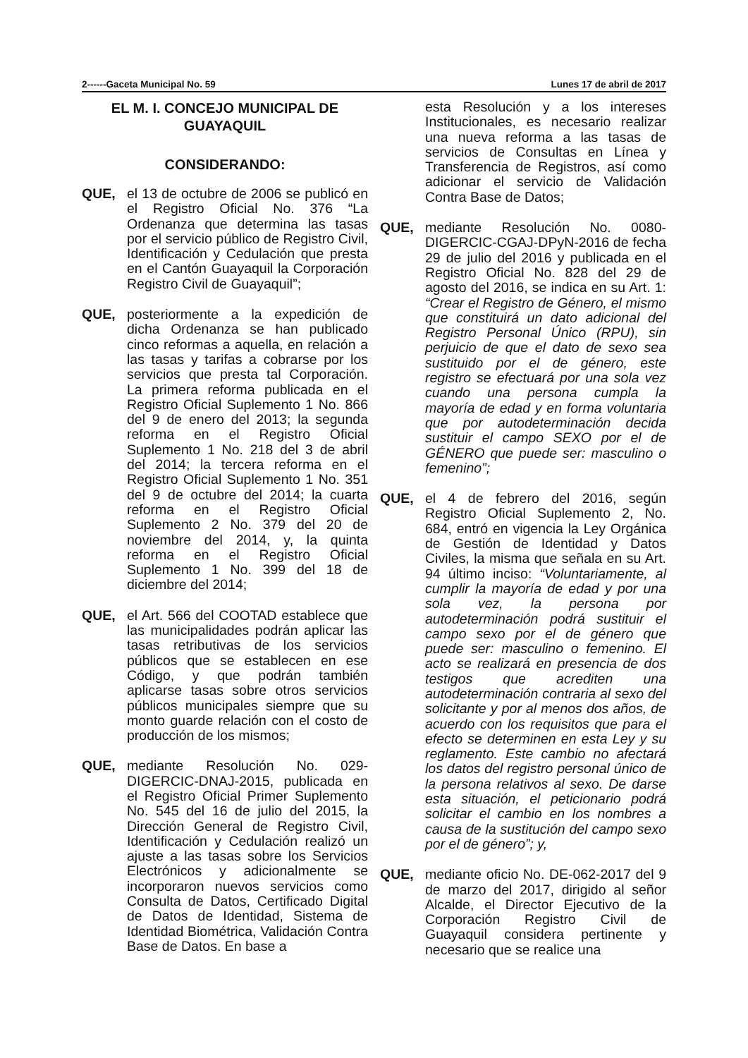2------Gaceta Municipal No. 59 Lunes 17 de abril de 2017
EL M. I. CONCEJO MUNICIPAL DE GUAYAQUIL
CONSIDERANDO:
QUE, el 13 de octubre de 2006 se publicó en el Registro Oficial No. 376 “La Ordenanza que determina las tasas por el servicio público de Registro Civil, Identificación y Cedulación que presta en el Cantón Guayaquil la Corporación Registro Civil de Guayaquil”;
QUE, posteriormente a la expedición de dicha Ordenanza se han publicado cinco reformas a aquella, en relación a las tasas y tarifas a cobrarse por los servicios que presta tal Corporación. La primera reforma publicada en el Registro Oficial Suplemento 1 No. 866 del 9 de enero del 2013; la segunda reforma en el Registro Oficial Suplemento 1 No. 218 del 3 de abril del 2014; la tercera reforma en el Registro Oficial Suplemento 1 No. 351 del 9 de octubre del 2014; la cuarta reforma en el Registro Oficial Suplemento 2 No. 379 del 20 de noviembre del 2014, y, la quinta reforma en el Registro Oficial Suplemento 1 No. 399 del 18 de diciembre del 2014;
QUE, el Art. 566 del COOTAD establece que las municipalidades podrán aplicar las tasas retributivas de los servicios públicos que se establecen en ese Código, y que podrán también aplicarse tasas sobre otros servicios públicos municipales siempre que su monto guarde relación con el costo de producción de los mismos;
QUE, mediante Resolución No. 029-DIGERCIC-DNAJ-2015, publicada en el Registro Oficial Primer Suplemento No. 545 del 16 de julio del 2015, la Dirección General de Registro Civil, Identificación y Cedulación realizó un ajuste a las tasas sobre los Servicios Electrónicos y adicionalmente se incorporaron nuevos servicios como Consulta de Datos, Certificado Digital de Datos de Identidad, Sistema de Identidad Biométrica, Validación Contra Base de Datos. En base a
esta Resolución y a los intereses Institucionales, es necesario realizar una nueva reforma a las tasas de servicios de Consultas en Línea y Transferencia de Registros, así como adicionar el servicio de Validación Contra Base de Datos;
QUE, mediante Resolución No. 0080-DIGERCIC-CGAJ-DPyN-2016 de fecha 29 de julio del 2016 y publicada en el Registro Oficial No. 828 del 29 de agosto del 2016, se indica en su Art. 1: “Crear el Registro de Género, el mismo que constituirá un dato adicional del Registro Personal Único (RPU), sin perjuicio de que el dato de sexo sea sustituido por el de género, este registro se efectuará por una sola vez cuando una persona cumpla la mayoría de edad y en forma voluntaria que por autodeterminación decida sustituir el campo SEXO por el de GÉNERO que puede ser: masculino o femenino”;
QUE, el 4 de febrero del 2016, según Registro Oficial Suplemento 2, No. 684, entró en vigencia la Ley Orgánica de Gestión de Identidad y Datos Civiles, la misma que señala en su Art. 94 último inciso: “Voluntariamente, al cumplir la mayoría de edad y por una sola vez, la persona por autodeterminación podrá sustituir el campo sexo por el de género que puede ser: masculino o femenino. El acto se realizará en presencia de dos testigos que acrediten una autodeterminación contraria al sexo del solicitante y por al menos dos años, de acuerdo con los requisitos que para el efecto se determinen en esta Ley y su reglamento. Este cambio no afectará los datos del registro personal único de la persona relativos al sexo. De darse esta situación, el peticionario podrá solicitar el cambio en los nombres a causa de la sustitución del campo sexo por el de género”; y,
QUE, mediante oficio No. DE-062-2017 del 9 de marzo del 2017, dirigido al señor Alcalde, el Director Ejecutivo de la Corporación Registro Civil de Guayaquil considera pertinente y necesario que se realice una